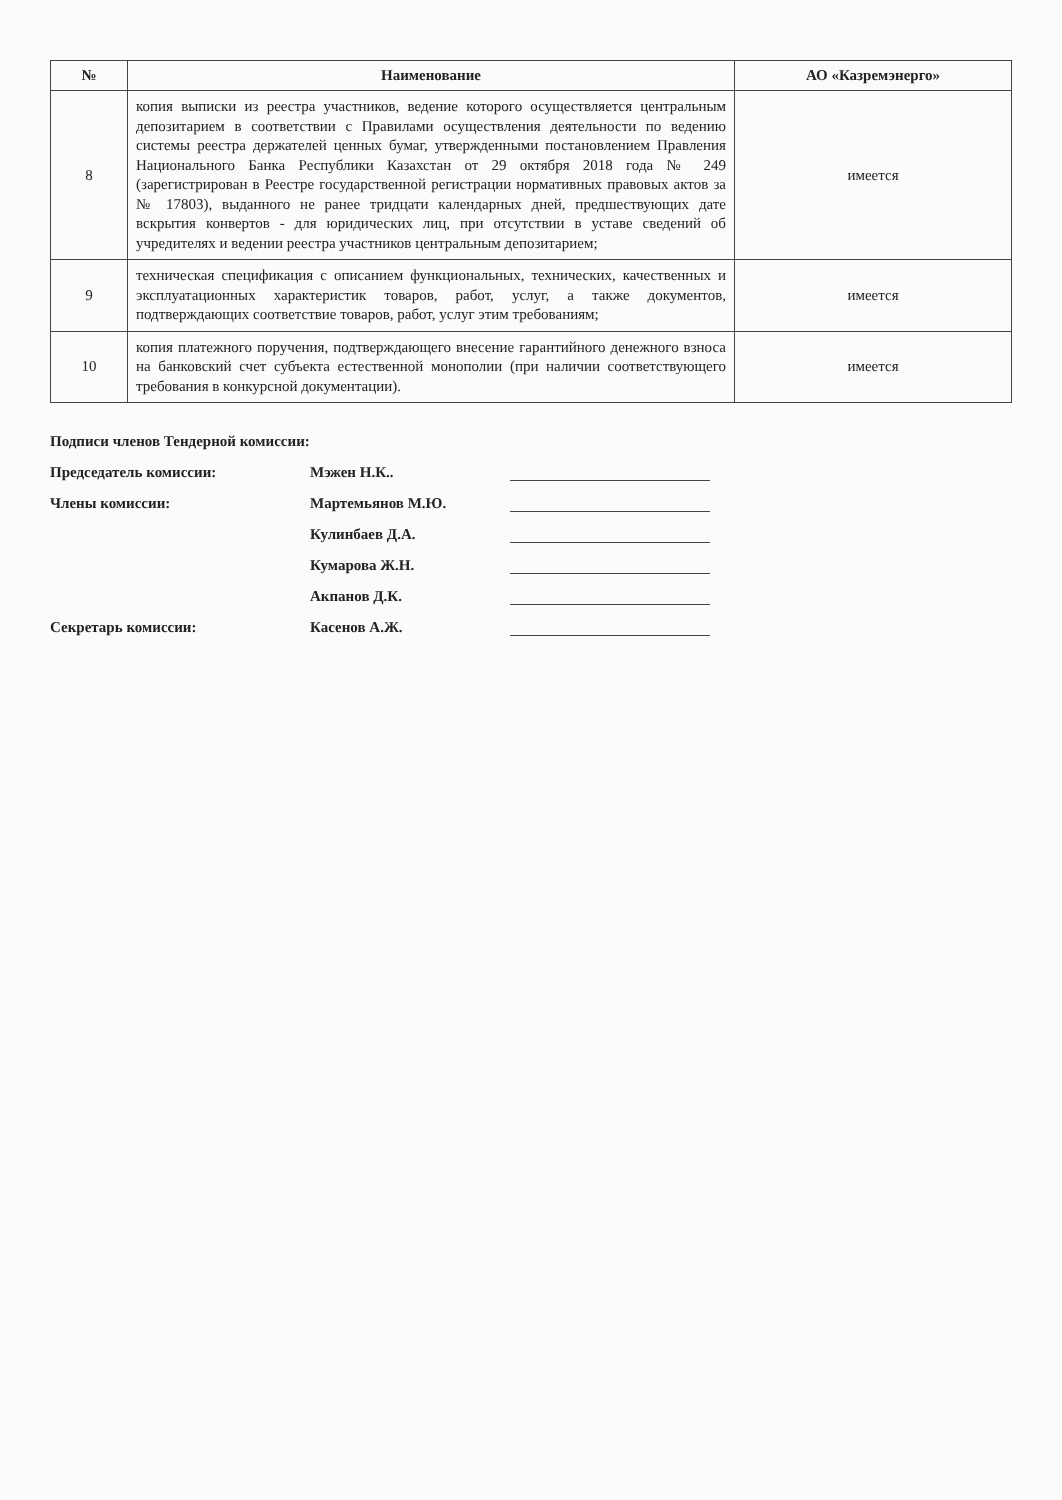| № | Наименование | АО «Казремэнерго» |
| --- | --- | --- |
| 8 | копия выписки из реестра участников, ведение которого осуществляется центральным депозитарием в соответствии с Правилами осуществления деятельности по ведению системы реестра держателей ценных бумаг, утвержденными постановлением Правления Национального Банка Республики Казахстан от 29 октября 2018 года № 249 (зарегистрирован в Реестре государственной регистрации нормативных правовых актов за № 17803), выданного не ранее тридцати календарных дней, предшествующих дате вскрытия конвертов - для юридических лиц, при отсутствии в уставе сведений об учредителях и ведении реестра участников центральным депозитарием; | имеется |
| 9 | техническая спецификация с описанием функциональных, технических, качественных и эксплуатационных характеристик товаров, работ, услуг, а также документов, подтверждающих соответствие товаров, работ, услуг этим требованиям; | имеется |
| 10 | копия платежного поручения, подтверждающего внесение гарантийного денежного взноса на банковский счет субъекта естественной монополии (при наличии соответствующего требования в конкурсной документации). | имеется |
Подписи членов Тендерной комиссии:
Председатель комиссии: Мэжен Н.К..
Члены комиссии: Мартемьянов М.Ю.
Кулинбаев Д.А.
Кумарова Ж.Н.
Акпанов Д.К.
Секретарь комиссии: Касенов А.Ж.